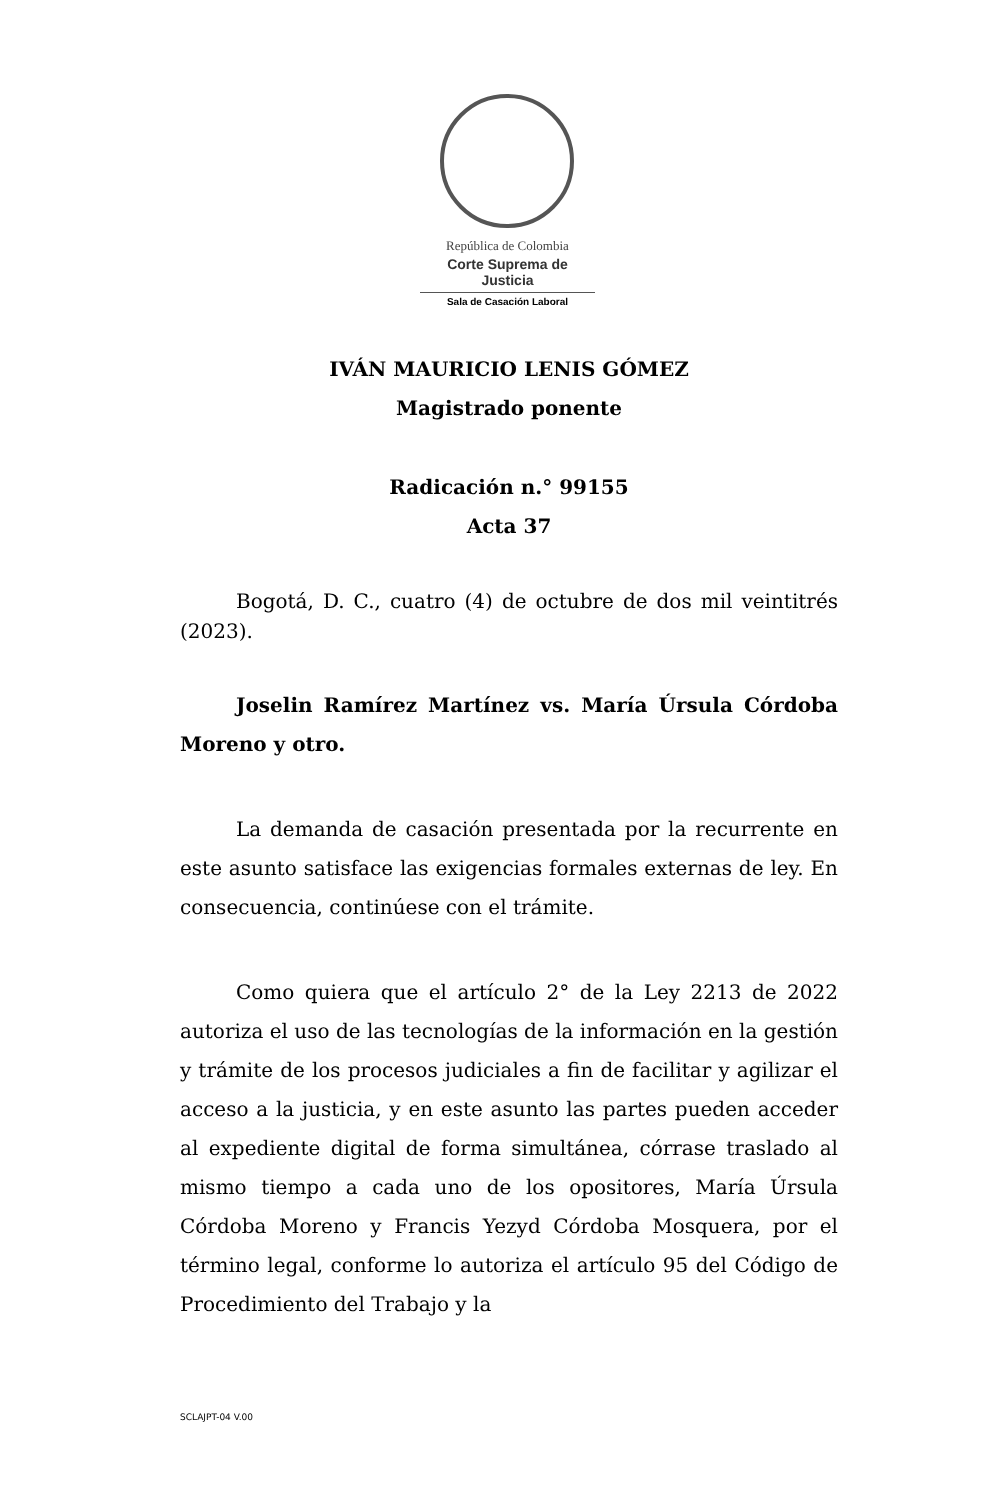República de Colombia
Corte Suprema de Justicia
Sala de Casación Laboral
IVÁN MAURICIO LENIS GÓMEZ
Magistrado ponente
Radicación n.° 99155
Acta 37
Bogotá, D. C., cuatro (4) de octubre de dos mil veintitrés (2023).
Joselin Ramírez Martínez vs. María Úrsula Córdoba Moreno y otro.
La demanda de casación presentada por la recurrente en este asunto satisface las exigencias formales externas de ley. En consecuencia, continúese con el trámite.
Como quiera que el artículo 2° de la Ley 2213 de 2022 autoriza el uso de las tecnologías de la información en la gestión y trámite de los procesos judiciales a fin de facilitar y agilizar el acceso a la justicia, y en este asunto las partes pueden acceder al expediente digital de forma simultánea, córrase traslado al mismo tiempo a cada uno de los opositores, María Úrsula Córdoba Moreno y Francis Yezyd Córdoba Mosquera, por el término legal, conforme lo autoriza el artículo 95 del Código de Procedimiento del Trabajo y la
SCLAJPT-04 V.00